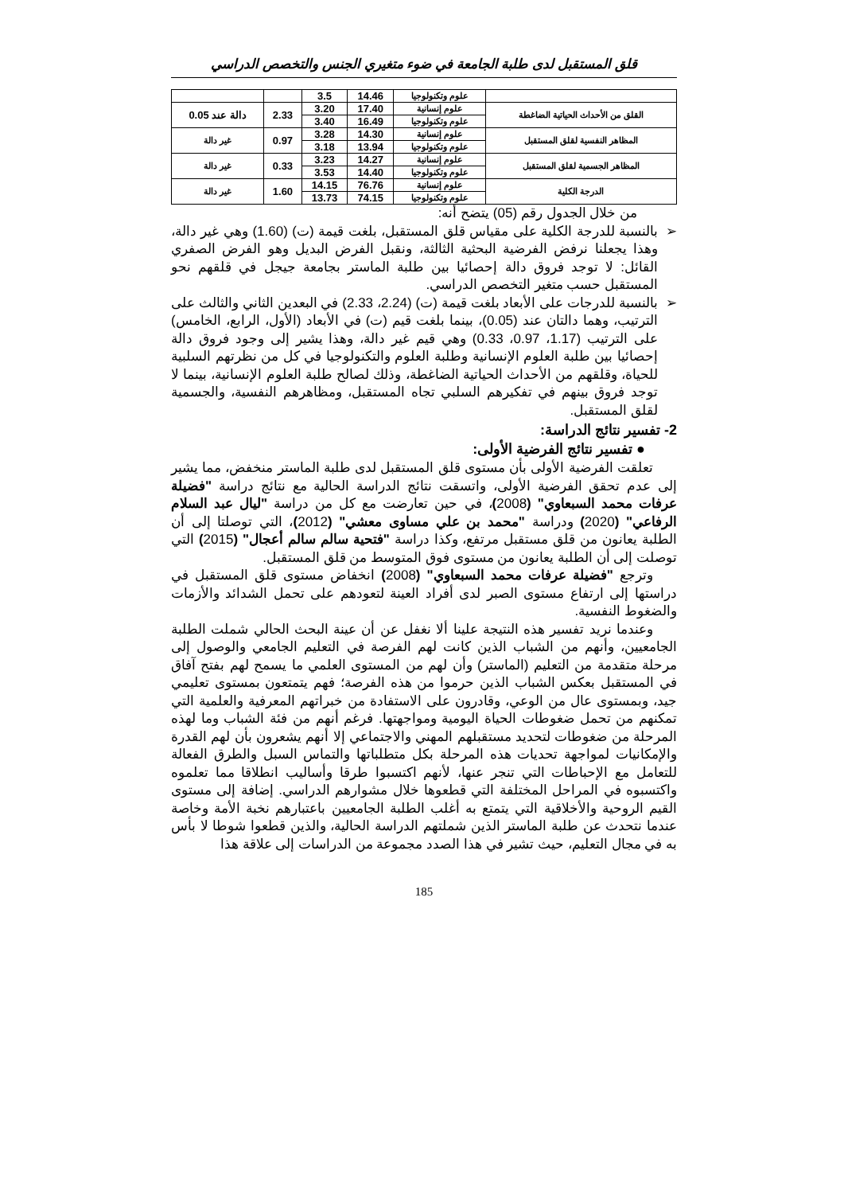قلق المستقبل لدى طلبة الجامعة في ضوء متغيري الجنس والتخصص الدراسي
| | علوم وتكنولوجيا | 14.46 | 3.5 | | |
| القلق من الأحداث الحياتية الضاغطة | علوم إنسانية | 17.40 | 3.20 | 2.33 | دالة عند 0.05 |
| | علوم وتكنولوجيا | 16.49 | 3.40 | | |
| المظاهر النفسية لقلق المستقبل | علوم إنسانية | 14.30 | 3.28 | 0.97 | غير دالة |
| | علوم وتكنولوجيا | 13.94 | 3.18 | | |
| المظاهر الجسمية لقلق المستقبل | علوم إنسانية | 14.27 | 3.23 | 0.33 | غير دالة |
| | علوم وتكنولوجيا | 14.40 | 3.53 | | |
| الدرجة الكلية | علوم إنسانية | 76.76 | 14.15 | 1.60 | غير دالة |
| | علوم وتكنولوجيا | 74.15 | 13.73 | | |
من خلال الجدول رقم (05) يتضح أنه:
➢ بالنسبة للدرجة الكلية على مقياس قلق المستقبل، بلغت قيمة (ت) (1.60) وهي غير دالة، وهذا يجعلنا نرفض الفرضية البحثية الثالثة، ونقبل الفرض البديل وهو الفرض الصفري القائل: لا توجد فروق دالة إحصائيا بين طلبة الماستر بجامعة جيجل في قلقهم نحو المستقبل حسب متغير التخصص الدراسي.
➢ بالنسبة للدرجات على الأبعاد بلغت قيمة (ت) (2.24، 2.33) في البعدين الثاني والثالث على الترتيب، وهما دالتان عند (0.05)، بينما بلغت قيم (ت) في الأبعاد (الأول، الرابع، الخامس) على الترتيب (1.17، 0.97، 0.33) وهي قيم غير دالة، وهذا يشير إلى وجود فروق دالة إحصائيا بين طلبة العلوم الإنسانية وطلبة العلوم والتكنولوجيا في كل من نظرتهم السلبية للحياة، وقلقهم من الأحداث الحياتية الضاغطة، وذلك لصالح طلبة العلوم الإنسانية، بينما لا توجد فروق بينهم في تفكيرهم السلبي تجاه المستقبل، ومظاهرهم النفسية، والجسمية لقلق المستقبل.
2- تفسير نتائج الدراسة:
● تفسير نتائج الفرضية الأولى:
تعلقت الفرضية الأولى بأن مستوى قلق المستقبل لدى طلبة الماستر منخفض، مما يشير إلى عدم تحقق الفرضية الأولى، واتسقت نتائج الدراسة الحالية مع نتائج دراسة "فضيلة عرفات محمد السبعاوي" (2008)، في حين تعارضت مع كل من دراسة "ليال عبد السلام الرفاعي" (2020) ودراسة "محمد بن علي مساوى معشي" (2012)، التي توصلتا إلى أن الطلبة يعانون من قلق مستقبل مرتفع، وكذا دراسة "فتحية سالم سالم أعجال" (2015) التي توصلت إلى أن الطلبة يعانون من مستوى فوق المتوسط من قلق المستقبل.
وترجع "فضيلة عرفات محمد السبعاوي" (2008) انخفاض مستوى قلق المستقبل في دراستها إلى ارتفاع مستوى الصبر لدى أفراد العينة لتعودهم على تحمل الشدائد والأزمات والضغوط النفسية.
وعندما نريد تفسير هذه النتيجة علينا ألا نغفل عن أن عينة البحث الحالي شملت الطلبة الجامعيين، وأنهم من الشباب الذين كانت لهم الفرصة في التعليم الجامعي والوصول إلى مرحلة متقدمة من التعليم (الماستر) وأن لهم من المستوى العلمي ما يسمح لهم بفتح آفاق في المستقبل بعكس الشباب الذين حرموا من هذه الفرصة؛ فهم يتمتعون بمستوى تعليمي جيد، وبمستوى عال من الوعي، وقادرون على الاستفادة من خبراتهم المعرفية والعلمية التي تمكنهم من تحمل ضغوطات الحياة اليومية ومواجهتها. فرغم أنهم من فئة الشباب وما لهذه المرحلة من ضغوطات لتحديد مستقبلهم المهني والاجتماعي إلا أنهم يشعرون بأن لهم القدرة والإمكانيات لمواجهة تحديات هذه المرحلة بكل متطلباتها والتماس السبل والطرق الفعالة للتعامل مع الإحباطات التي تنجر عنها، لأنهم اكتسبوا طرقا وأساليب انطلاقا مما تعلموه واكتسبوه في المراحل المختلفة التي قطعوها خلال مشوارهم الدراسي. إضافة إلى مستوى القيم الروحية والأخلاقية التي يتمتع به أغلب الطلبة الجامعيين باعتبارهم نخبة الأمة وخاصة عندما نتحدث عن طلبة الماستر الذين شملتهم الدراسة الحالية، والذين قطعوا شوطا لا بأس به في مجال التعليم، حيث تشير في هذا الصدد مجموعة من الدراسات إلى علاقة هذا
185